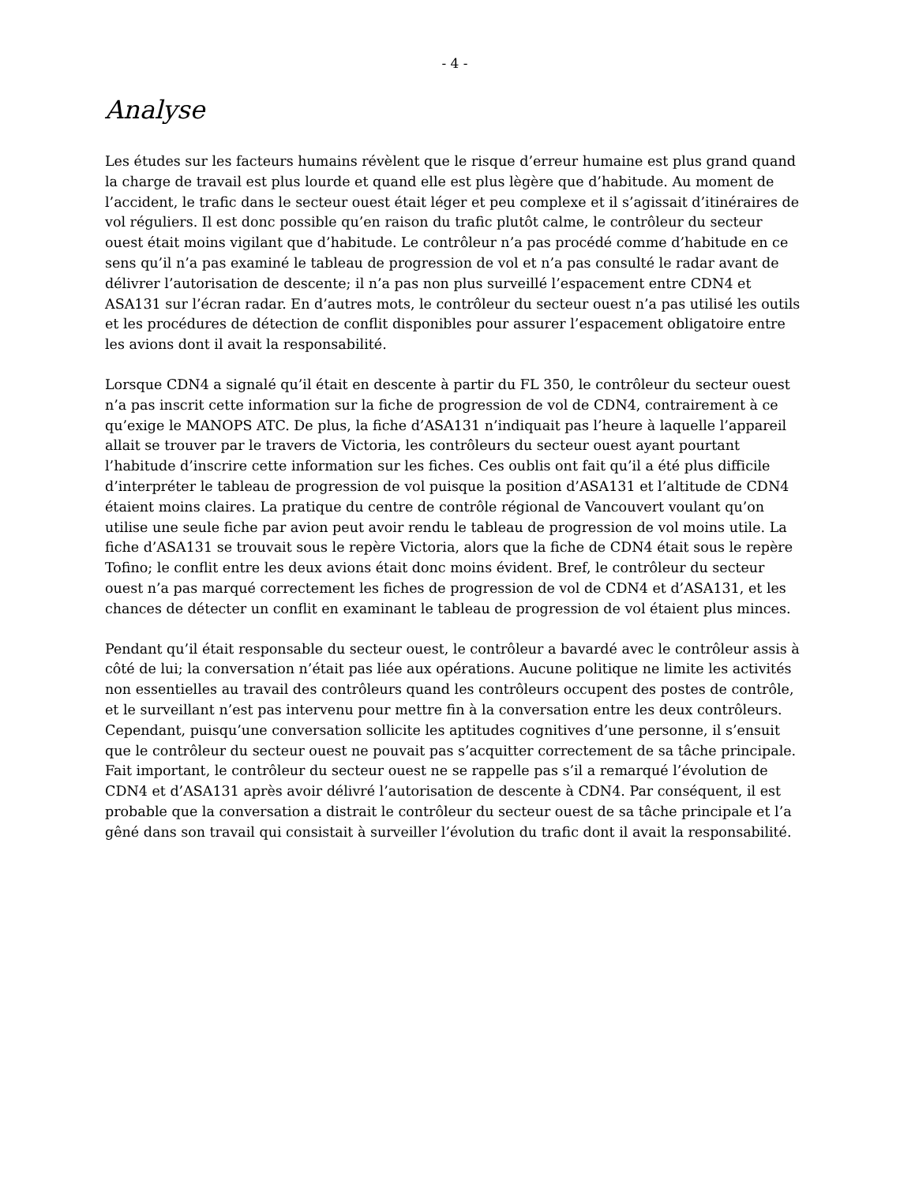- 4 -
Analyse
Les études sur les facteurs humains révèlent que le risque d’erreur humaine est plus grand quand la charge de travail est plus lourde et quand elle est plus lègère que d’habitude. Au moment de l’accident, le trafic dans le secteur ouest était léger et peu complexe et il s’agissait d’itinéraires de vol réguliers. Il est donc possible qu’en raison du trafic plutôt calme, le contrôleur du secteur ouest était moins vigilant que d’habitude. Le contrôleur n’a pas procédé comme d’habitude en ce sens qu’il n’a pas examiné le tableau de progression de vol et n’a pas consulté le radar avant de délivrer l’autorisation de descente; il n’a pas non plus surveillé l’espacement entre CDN4 et ASA131 sur l’écran radar. En d’autres mots, le contrôleur du secteur ouest n’a pas utilisé les outils et les procédures de détection de conflit disponibles pour assurer l’espacement obligatoire entre les avions dont il avait la responsabilité.
Lorsque CDN4 a signalé qu’il était en descente à partir du FL 350, le contrôleur du secteur ouest n’a pas inscrit cette information sur la fiche de progression de vol de CDN4, contrairement à ce qu’exige le MANOPS ATC. De plus, la fiche d’ASA131 n’indiquait pas l’heure à laquelle l’appareil allait se trouver par le travers de Victoria, les contrôleurs du secteur ouest ayant pourtant l’habitude d’inscrire cette information sur les fiches. Ces oublis ont fait qu’il a été plus difficile d’interpréter le tableau de progression de vol puisque la position d’ASA131 et l’altitude de CDN4 étaient moins claires. La pratique du centre de contrôle régional de Vancouvert voulant qu’on utilise une seule fiche par avion peut avoir rendu le tableau de progression de vol moins utile. La fiche d’ASA131 se trouvait sous le repère Victoria, alors que la fiche de CDN4 était sous le repère Tofino; le conflit entre les deux avions était donc moins évident. Bref, le contrôleur du secteur ouest n’a pas marqué correctement les fiches de progression de vol de CDN4 et d’ASA131, et les chances de détecter un conflit en examinant le tableau de progression de vol étaient plus minces.
Pendant qu’il était responsable du secteur ouest, le contrôleur a bavardé avec le contrôleur assis à côté de lui; la conversation n’était pas liée aux opérations. Aucune politique ne limite les activités non essentielles au travail des contrôleurs quand les contrôleurs occupent des postes de contrôle, et le surveillant n’est pas intervenu pour mettre fin à la conversation entre les deux contrôleurs. Cependant, puisqu’une conversation sollicite les aptitudes cognitives d’une personne, il s’ensuit que le contrôleur du secteur ouest ne pouvait pas s’acquitter correctement de sa tâche principale. Fait important, le contrôleur du secteur ouest ne se rappelle pas s’il a remarqué l’évolution de CDN4 et d’ASA131 après avoir délivré l’autorisation de descente à CDN4. Par conséquent, il est probable que la conversation a distrait le contrôleur du secteur ouest de sa tâche principale et l’a gêné dans son travail qui consistait à surveiller l’évolution du trafic dont il avait la responsabilité.